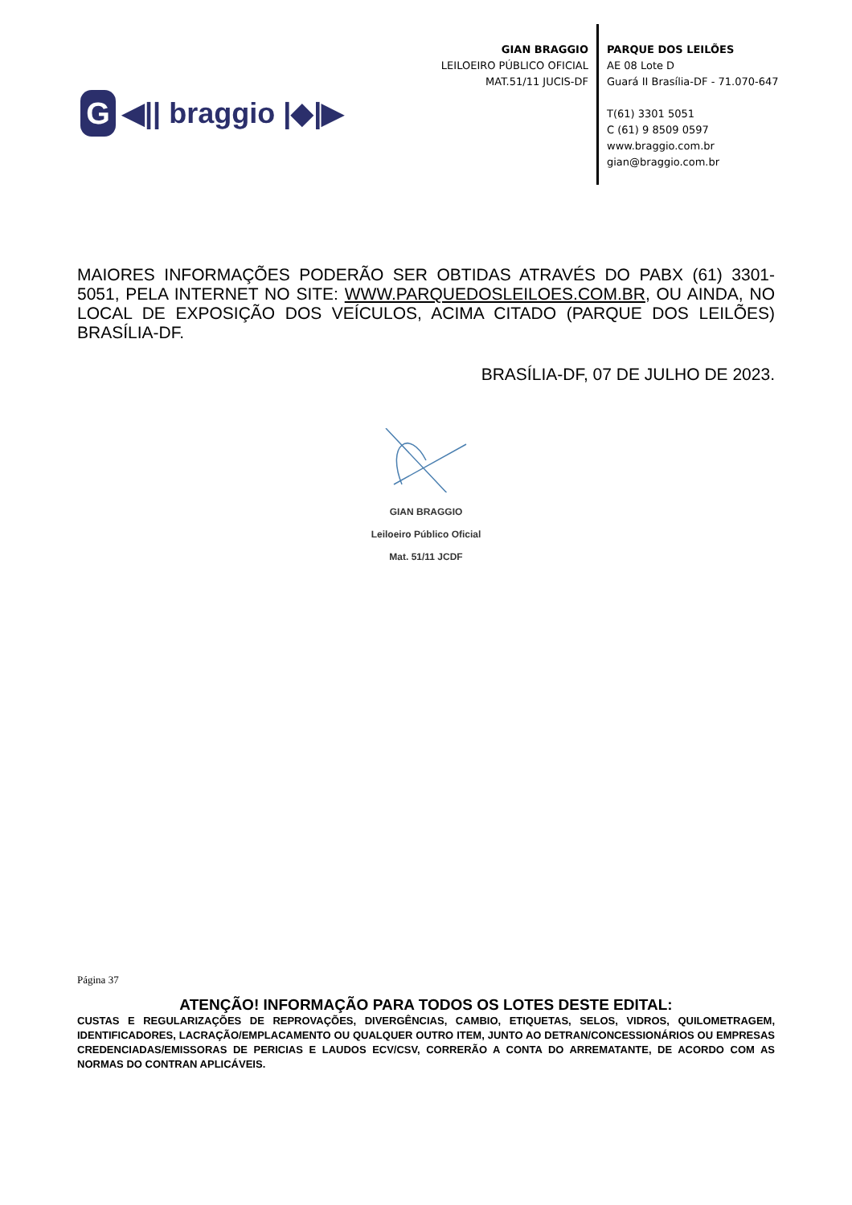G
◀|| braggio |◆|▶
GIAN BRAGGIO
LEILOEIRO PÚBLICO OFICIAL
MAT.51/11 JUCIS-DF
PARQUE DOS LEILÕES
AE 08 Lote D
Guará II Brasília-DF - 71.070-647
T(61) 3301 5051
C (61) 9 8509 0597
www.braggio.com.br
gian@braggio.com.br
MAIORES INFORMAÇÕES PODERÃO SER OBTIDAS ATRAVÉS DO PABX (61) 3301-5051, PELA INTERNET NO SITE: WWW.PARQUEDOSLEILOES.COM.BR, OU AINDA, NO LOCAL DE EXPOSIÇÃO DOS VEÍCULOS, ACIMA CITADO (PARQUE DOS LEILÕES) BRASÍLIA-DF.
BRASÍLIA-DF, 07 DE JULHO DE 2023.
GIAN BRAGGIO
Leiloeiro Público Oficial
Mat. 51/11 JCDF
Página 37
ATENÇÃO! INFORMAÇÃO PARA TODOS OS LOTES DESTE EDITAL:
CUSTAS E REGULARIZAÇÕES DE REPROVAÇÕES, DIVERGÊNCIAS, CAMBIO, ETIQUETAS, SELOS, VIDROS, QUILOMETRAGEM, IDENTIFICADORES, LACRAÇÃO/EMPLACAMENTO OU QUALQUER OUTRO ITEM, JUNTO AO DETRAN/CONCESSIONÁRIOS OU EMPRESAS CREDENCIADAS/EMISSORAS DE PERICIAS E LAUDOS ECV/CSV, CORRERÃO A CONTA DO ARREMATANTE, DE ACORDO COM AS NORMAS DO CONTRAN APLICÁVEIS.